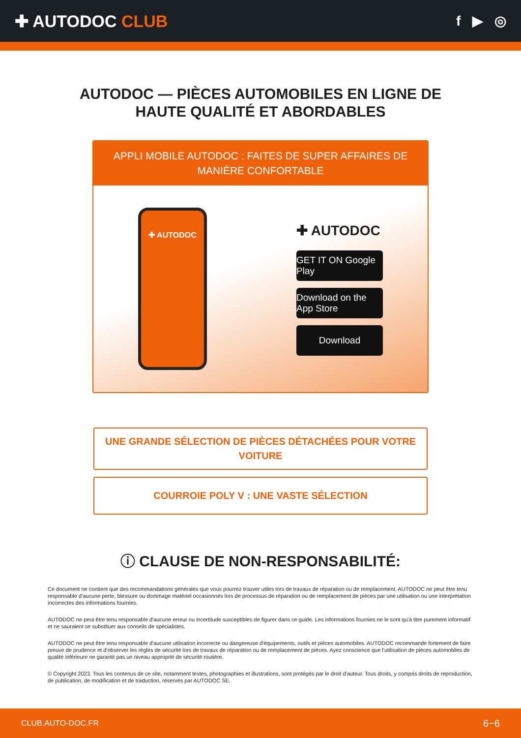✚ AUTODOC CLUB
f ▶ ◎
AUTODOC — PIÈCES AUTOMOBILES EN LIGNE DE
HAUTE QUALITÉ ET ABORDABLES
APPLI MOBILE AUTODOC : FAITES DE SUPER AFFAIRES DE MANIÈRE CONFORTABLE
✚ AUTODOC
✚ AUTODOC
GET IT ON Google Play
Download on the App Store
Download
UNE GRANDE SÉLECTION DE PIÈCES DÉTACHÉES POUR VOTRE VOITURE
COURROIE POLY V : UNE VASTE SÉLECTION
ⓘ CLAUSE DE NON-RESPONSABILITÉ:
Ce document ne contient que des recommandations générales que vous pourrez trouver utiles lors de travaux de réparation ou de remplacement. AUTODOC ne peut être tenu responsable d'aucune perte, blessure ou dommage matériel occasionnés lors de processus de réparation ou de remplacement de pièces par une utilisation ou une interprétation incorrectes des informations fournies.
AUTODOC ne peut être tenu responsable d'aucune erreur ou incertitude susceptibles de figurer dans ce guide. Les informations fournies ne le sont qu'à titre purement informatif et ne sauraient se substituer aux conseils de spécialistes.
AUTODOC ne peut être tenu responsable d'aucune utilisation incorrecte ou dangereuse d'équipements, outils et pièces automobiles. AUTODOC recommande fortement de faire preuve de prudence et d’observer les règles de sécurité lors de travaux de réparation ou de remplacement de pièces. Ayez conscience que l'utilisation de pièces automobiles de qualité inférieure ne garantit pas un niveau approprié de sécurité routière.
© Copyright 2023. Tous les contenus de ce site, notamment textes, photographies et illustrations, sont protégés par le droit d'auteur. Tous droits, y compris droits de reproduction, de publication, de modification et de traduction, réservés par AUTODOC SE.
CLUB.AUTO-DOC.FR 6−6